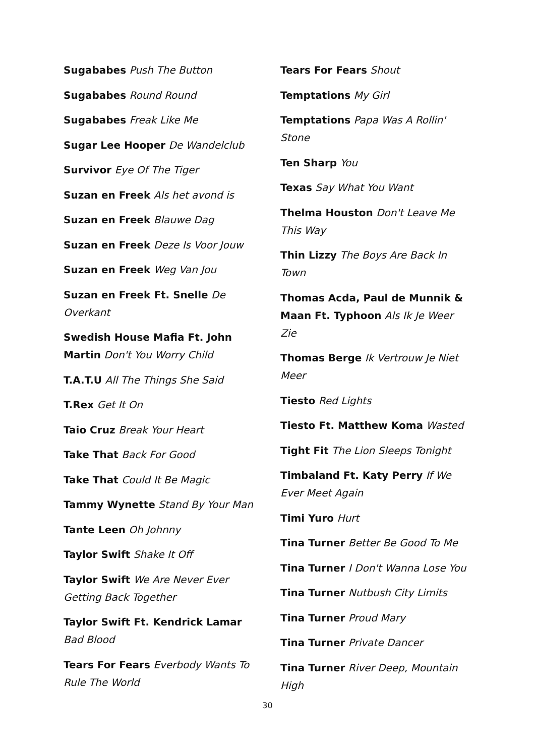Sugababes Push The Button
Sugababes Round Round
Sugababes Freak Like Me
Sugar Lee Hooper De Wandelclub
Survivor Eye Of The Tiger
Suzan en Freek Als het avond is
Suzan en Freek Blauwe Dag
Suzan en Freek Deze Is Voor Jouw
Suzan en Freek Weg Van Jou
Suzan en Freek Ft. Snelle De Overkant
Swedish House Mafia Ft. John Martin Don't You Worry Child
T.A.T.U All The Things She Said
T.Rex Get It On
Taio Cruz Break Your Heart
Take That Back For Good
Take That Could It Be Magic
Tammy Wynette Stand By Your Man
Tante Leen Oh Johnny
Taylor Swift Shake It Off
Taylor Swift We Are Never Ever Getting Back Together
Taylor Swift Ft. Kendrick Lamar Bad Blood
Tears For Fears Everbody Wants To Rule The World
Tears For Fears Shout
Temptations My Girl
Temptations Papa Was A Rollin' Stone
Ten Sharp You
Texas Say What You Want
Thelma Houston Don't Leave Me This Way
Thin Lizzy The Boys Are Back In Town
Thomas Acda, Paul de Munnik & Maan Ft. Typhoon Als Ik Je Weer Zie
Thomas Berge Ik Vertrouw Je Niet Meer
Tiesto Red Lights
Tiesto Ft. Matthew Koma Wasted
Tight Fit The Lion Sleeps Tonight
Timbaland Ft. Katy Perry If We Ever Meet Again
Timi Yuro Hurt
Tina Turner Better Be Good To Me
Tina Turner I Don't Wanna Lose You
Tina Turner Nutbush City Limits
Tina Turner Proud Mary
Tina Turner Private Dancer
Tina Turner River Deep, Mountain High
30